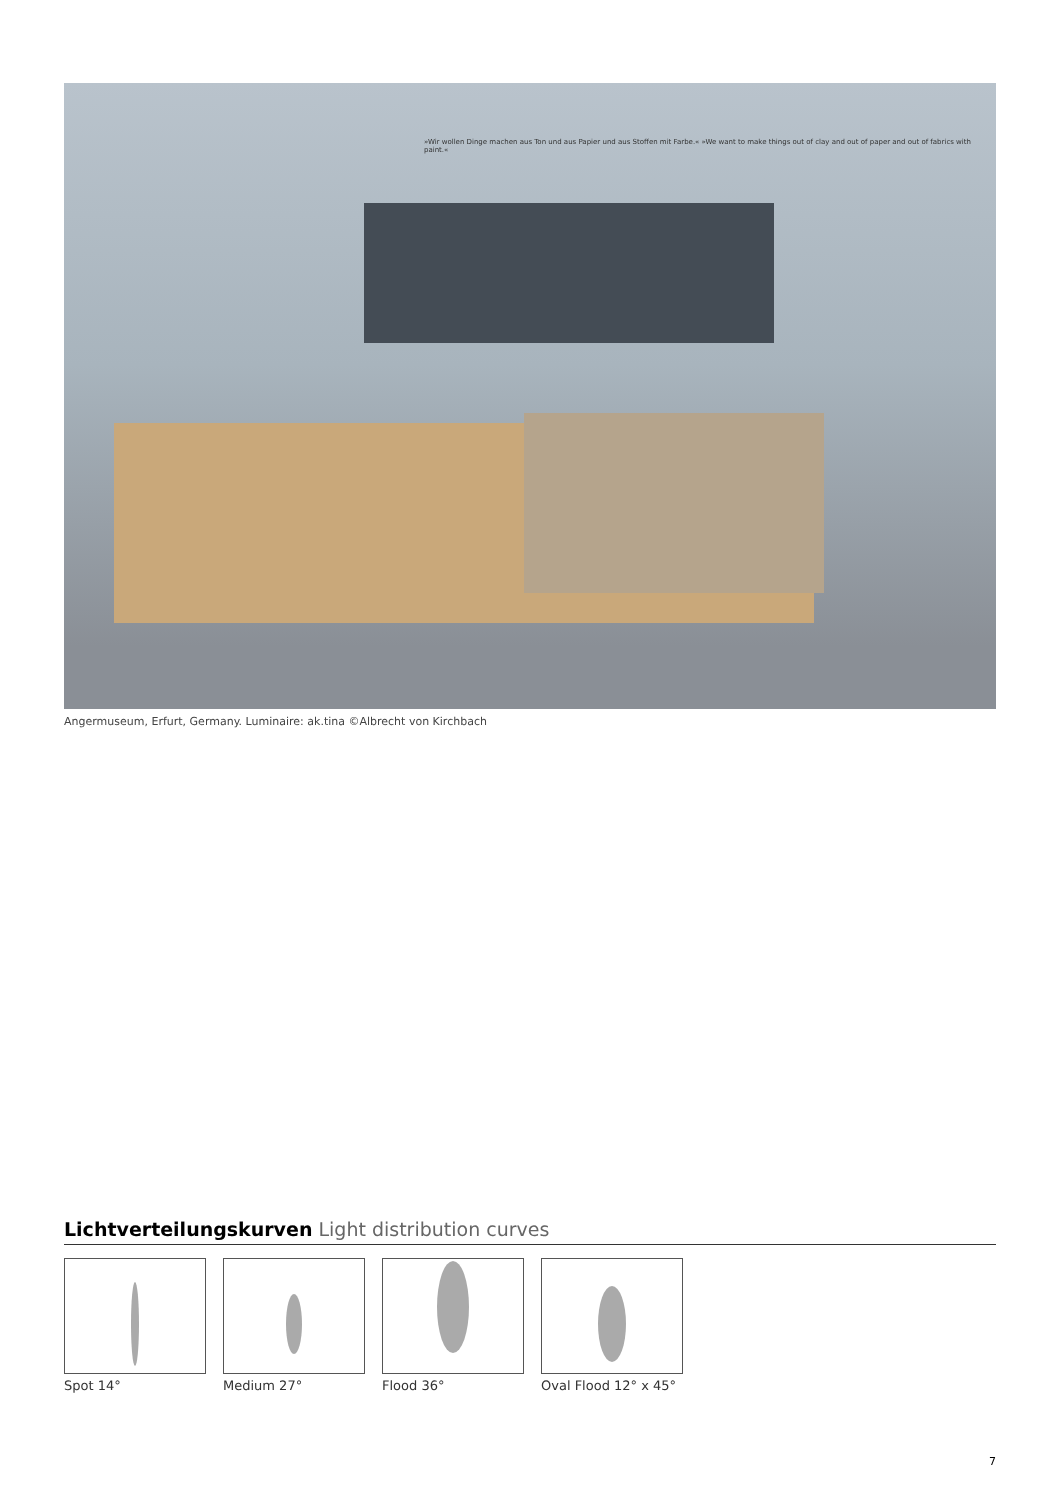»Wir wollen Dinge machen aus Ton und aus Papier und aus Stoffen mit Farbe.« »We want to make things out of clay and out of paper and out of fabrics with paint.«
Angermuseum, Erfurt, Germany. Luminaire: ak.tina ©Albrecht von Kirchbach
Lichtverteilungskurven Light distribution curves
Spot 14° Medium 27° Flood 36° Oval Flood 12° x 45°
7